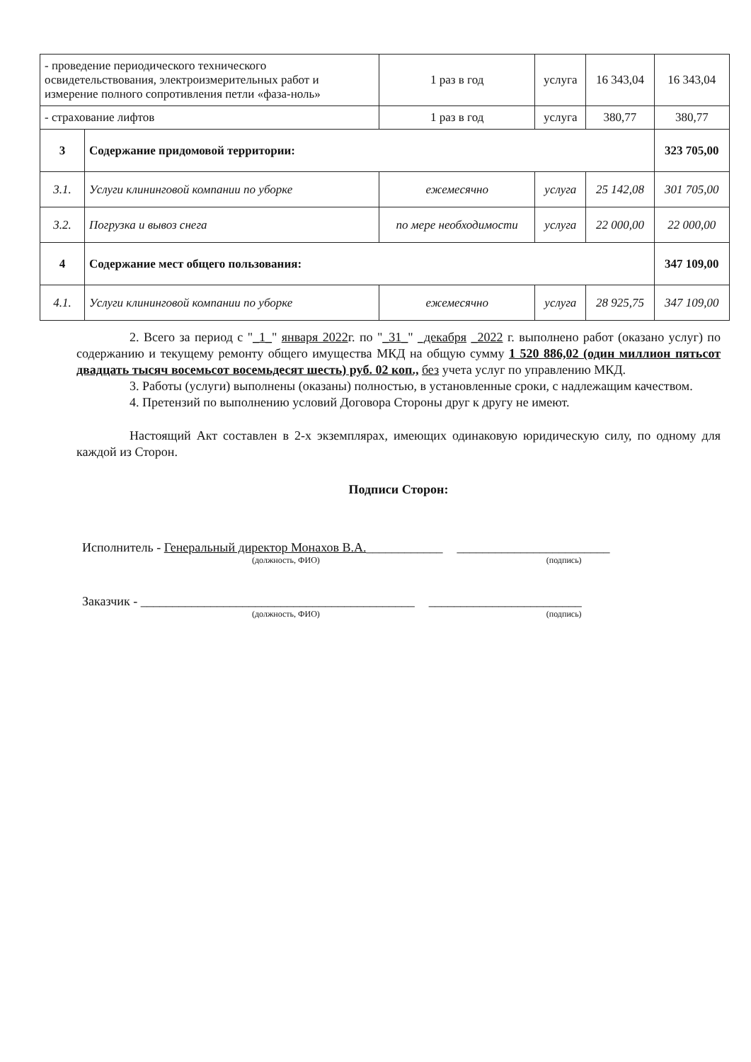| - проведение периодического технического освидетельствования, электроизмерительных работ и измерение полного сопротивления петли «фаза-ноль» | | 1 раз в год | услуга | 16 343,04 | 16 343,04 |
| - страхование лифтов | | 1 раз в год | услуга | 380,77 | 380,77 |
| 3 | Содержание придомовой территории: | | | | 323 705,00 |
| 3.1. | Услуги клининговой компании по уборке | ежемесячно | услуга | 25 142,08 | 301 705,00 |
| 3.2. | Погрузка и вывоз снега | по мере необходимости | услуга | 22 000,00 | 22 000,00 |
| 4 | Содержание мест общего пользования: | | | | 347 109,00 |
| 4.1. | Услуги клининговой компании по уборке | ежемесячно | услуга | 28 925,75 | 347 109,00 |
2. Всего за период с "_1_" января 2022г. по "_31_" _декабря _2022 г. выполнено работ (оказано услуг) по содержанию и текущему ремонту общего имущества МКД на общую сумму 1 520 886,02 (один миллион пятьсот двадцать тысяч восемьсот восемьдесят шесть) руб. 02 коп., без учета услуг по управлению МКД.
3. Работы (услуги) выполнены (оказаны) полностью, в установленные сроки, с надлежащим качеством.
4. Претензий по выполнению условий Договора Стороны друг к другу не имеют.
Настоящий Акт составлен в 2-х экземплярах, имеющих одинаковую юридическую силу, по одному для каждой из Сторон.
Подписи Сторон:
Исполнитель - Генеральный директор Монахов В.А.____________ ________________________
(должность, ФИО) (подпись)
Заказчик - ___________________________________________ ________________________
(должность, ФИО) (подпись)